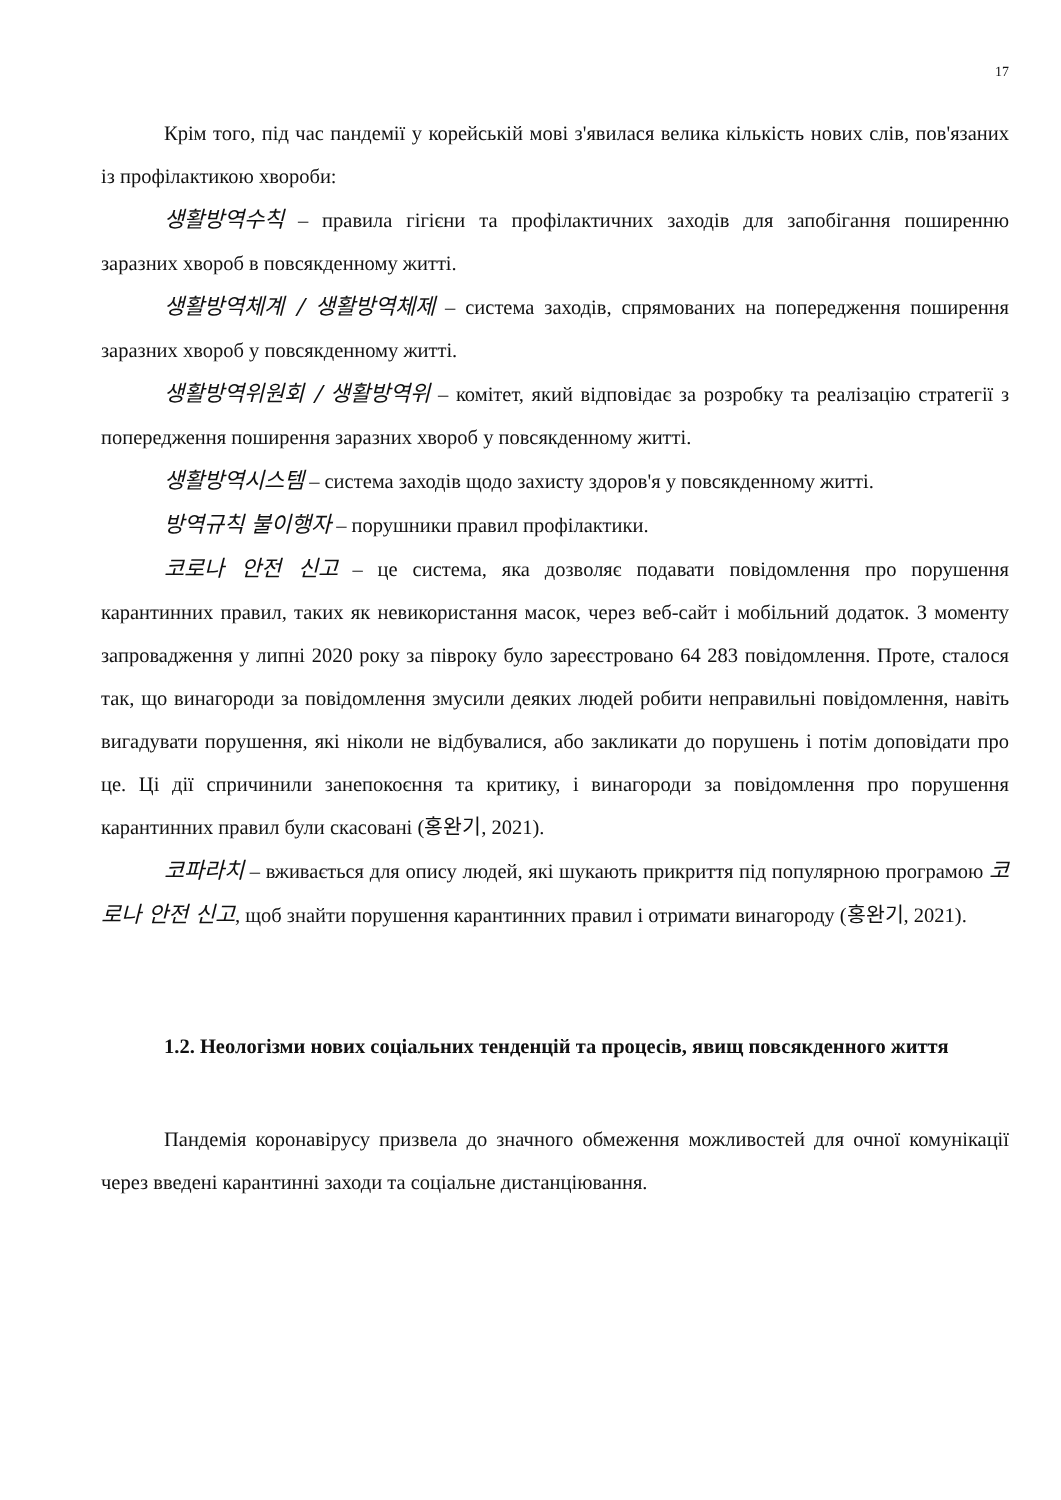17
Крім того, під час пандемії у корейській мові з'явилася велика кількість нових слів, пов'язаних із профілактикою хвороби:
생활방역수칙 – правила гігієни та профілактичних заходів для запобігання поширенню заразних хвороб в повсякденному житті.
생활방역체계 / 생활방역체제 – система заходів, спрямованих на попередження поширення заразних хвороб у повсякденному житті.
생활방역위원회 / 생활방역위 – комітет, який відповідає за розробку та реалізацію стратегії з попередження поширення заразних хвороб у повсякденному житті.
생활방역시스템 – система заходів щодо захисту здоров'я у повсякденному житті.
방역규칙 불이행자 – порушники правил профілактики.
코로나 안전 신고 – це система, яка дозволяє подавати повідомлення про порушення карантинних правил, таких як невикористання масок, через веб-сайт і мобільний додаток. З моменту запровадження у липні 2020 року за півроку було зареєстровано 64 283 повідомлення. Проте, сталося так, що винагороди за повідомлення змусили деяких людей робити неправильні повідомлення, навіть вигадувати порушення, які ніколи не відбувалися, або закликати до порушень і потім доповідати про це. Ці дії спричинили занепокоєння та критику, і винагороди за повідомлення про порушення карантинних правил були скасовані (홍완기, 2021).
코파라치 – вживається для опису людей, які шукають прикриття під популярною програмою 코로나 안전 신고, щоб знайти порушення карантинних правил і отримати винагороду (홍완기, 2021).
1.2. Неологізми нових соціальних тенденцій та процесів, явищ повсякденного життя
Пандемія коронавірусу призвела до значного обмеження можливостей для очної комунікації через введені карантинні заходи та соціальне дистанціювання.